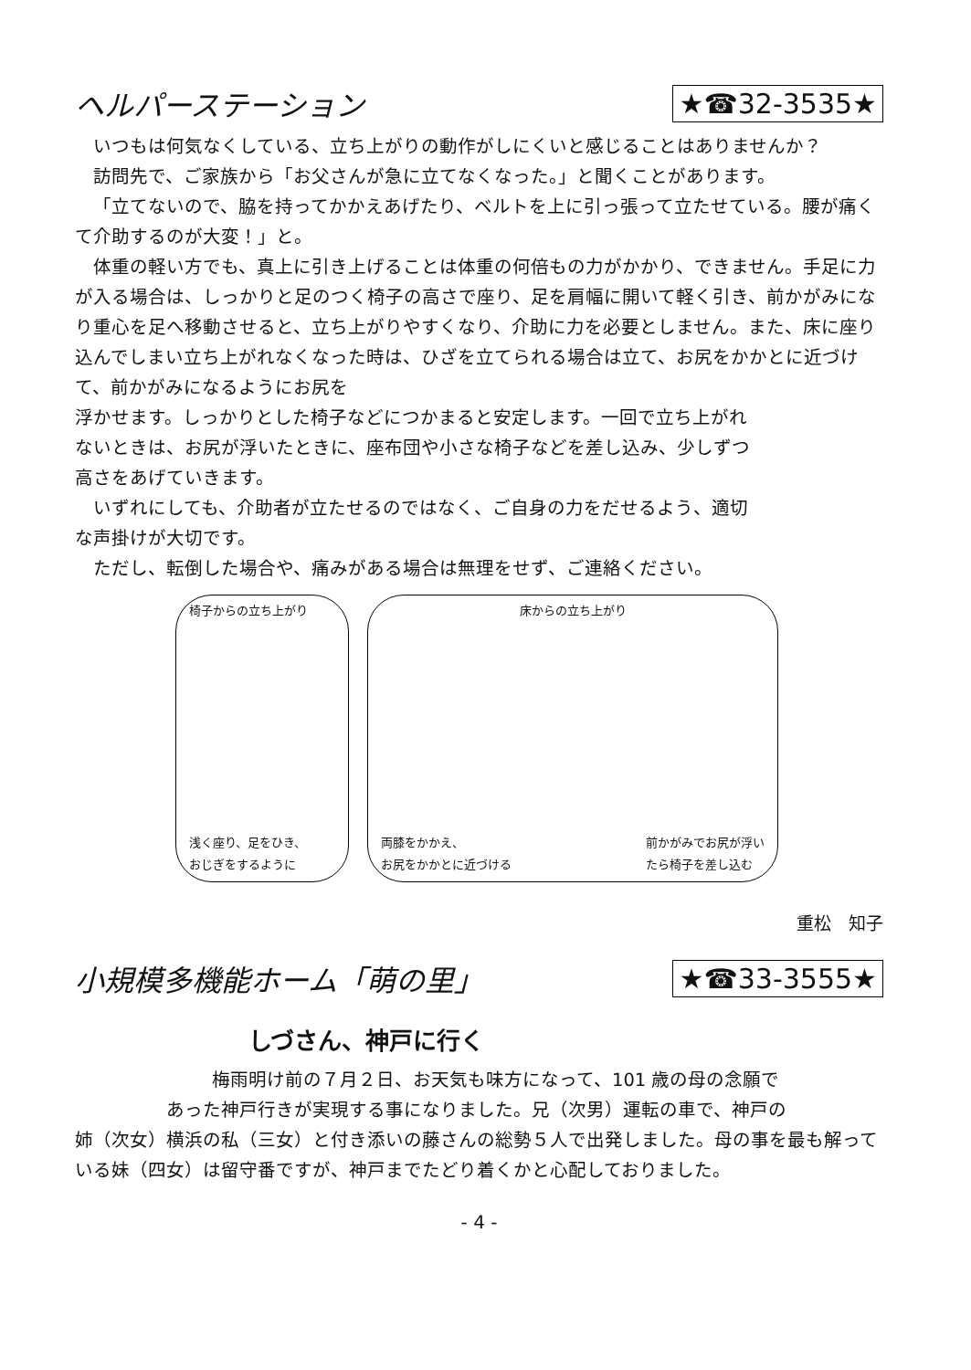ヘルパーステーション ★☎32-3535★
いつもは何気なくしている、立ち上がりの動作がしにくいと感じることはありませんか？
訪問先で、ご家族から「お父さんが急に立てなくなった。」と聞くことがあります。
「立てないので、脇を持ってかかえあげたり、ベルトを上に引っ張って立たせている。腰が痛くて介助するのが大変！」と。
体重の軽い方でも、真上に引き上げることは体重の何倍もの力がかかり、できません。手足に力が入る場合は、しっかりと足のつく椅子の高さで座り、足を肩幅に開いて軽く引き、前かがみになり重心を足へ移動させると、立ち上がりやすくなり、介助に力を必要としません。また、床に座り込んでしまい立ち上がれなくなった時は、ひざを立てられる場合は立て、お尻をかかとに近づけて、前かがみになるようにお尻を
浮かせます。しっかりとした椅子などにつかまると安定します。一回で立ち上がれないときは、お尻が浮いたときに、座布団や小さな椅子などを差し込み、少しずつ高さをあげていきます。
いずれにしても、介助者が立たせるのではなく、ご自身の力をだせるよう、適切な声掛けが大切です。
ただし、転倒した場合や、痛みがある場合は無理をせず、ご連絡ください。
椅子からの立ち上がり
浅く座り、足をひき、
おじぎをするように
床からの立ち上がり
両膝をかかえ、
お尻をかかとに近づける
前かがみでお尻が浮い
たら椅子を差し込む
重松　知子
小規模多機能ホーム「萌の里」 ★☎33-3555★
しづさん、神戸に行く
梅雨明け前の７月２日、お天気も味方になって、101 歳の母の念願で
あった神戸行きが実現する事になりました。兄（次男）運転の車で、神戸の
姉（次女）横浜の私（三女）と付き添いの藤さんの総勢５人で出発しました。母の事を最も解っている妹（四女）は留守番ですが、神戸までたどり着くかと心配しておりました。
- 4 -